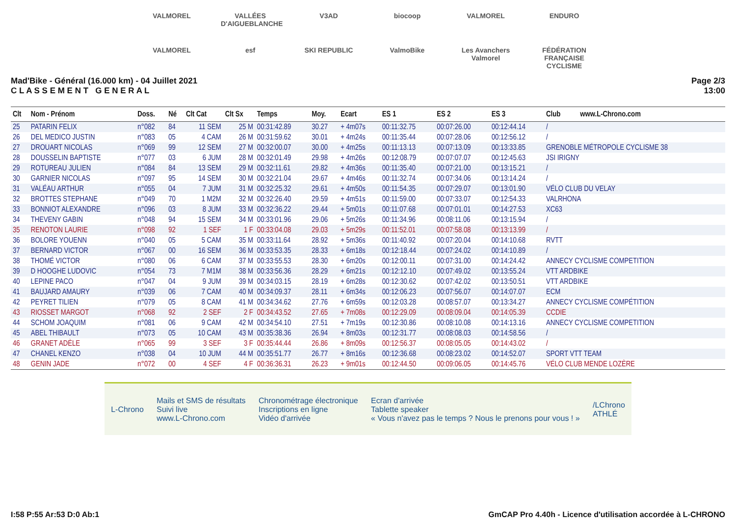VALMOREL VALLÉES D'AIGUEBLANCHE V3AD biocoop VALMOREL ENDURO VALMOREL esf SKI REPUBLIC ValmoBike Les Avanchers Valmorel FÉDÉRATION FRANÇAISE CYCLISME
Mad'Bike - Général (16.000 km) - 04 Juillet 2021
C L A S S E M E N T G E N E R A L
Page 2/3
13:00
| Clt | Nom - Prénom | Doss. | Né | Clt Cat | Clt Sx | Temps | Moy. | Ecart | ES 1 | ES 2 | ES 3 | Club www.L-Chrono.com |
| --- | --- | --- | --- | --- | --- | --- | --- | --- | --- | --- | --- | --- |
| 25 | PATARIN FELIX | n°082 | 84 | 11 SEM | 25 M | 00:31:42.89 | 30.27 | + 4m07s | 00:11:32.75 | 00:07:26.00 | 00:12:44.14 | / |
| 26 | DEL MEDICO JUSTIN | n°083 | 05 | 4 CAM | 26 M | 00:31:59.62 | 30.01 | + 4m24s | 00:11:35.44 | 00:07:28.06 | 00:12:56.12 | / |
| 27 | DROUART NICOLAS | n°069 | 99 | 12 SEM | 27 M | 00:32:00.07 | 30.00 | + 4m25s | 00:11:13.13 | 00:07:13.09 | 00:13:33.85 | GRENOBLE MÉTROPOLE CYCLISME 38 |
| 28 | DOUSSELIN BAPTISTE | n°077 | 03 | 6 JUM | 28 M | 00:32:01.49 | 29.98 | + 4m26s | 00:12:08.79 | 00:07:07.07 | 00:12:45.63 | JSI IRIGNY |
| 29 | ROTUREAU JULIEN | n°084 | 84 | 13 SEM | 29 M | 00:32:11.61 | 29.82 | + 4m36s | 00:11:35.40 | 00:07:21.00 | 00:13:15.21 | / |
| 30 | GARNIER NICOLAS | n°097 | 95 | 14 SEM | 30 M | 00:32:21.04 | 29.67 | + 4m46s | 00:11:32.74 | 00:07:34.06 | 00:13:14.24 | / |
| 31 | VALÉAU ARTHUR | n°055 | 04 | 7 JUM | 31 M | 00:32:25.32 | 29.61 | + 4m50s | 00:11:54.35 | 00:07:29.07 | 00:13:01.90 | VÉLO CLUB DU VELAY |
| 32 | BROTTES STEPHANE | n°049 | 70 | 1 M2M | 32 M | 00:32:26.40 | 29.59 | + 4m51s | 00:11:59.00 | 00:07:33.07 | 00:12:54.33 | VALRHONA |
| 33 | BONNIOT ALEXANDRE | n°096 | 03 | 8 JUM | 33 M | 00:32:36.22 | 29.44 | + 5m01s | 00:11:07.68 | 00:07:01.01 | 00:14:27.53 | XC63 |
| 34 | THEVENY GABIN | n°048 | 94 | 15 SEM | 34 M | 00:33:01.96 | 29.06 | + 5m26s | 00:11:34.96 | 00:08:11.06 | 00:13:15.94 | / |
| 35 | RENOTON LAURIE | n°098 | 92 | 1 SEF | 1 F | 00:33:04.08 | 29.03 | + 5m29s | 00:11:52.01 | 00:07:58.08 | 00:13:13.99 | / |
| 36 | BOLORE YOUENN | n°040 | 05 | 5 CAM | 35 M | 00:33:11.64 | 28.92 | + 5m36s | 00:11:40.92 | 00:07:20.04 | 00:14:10.68 | RVTT |
| 37 | BERNARD VICTOR | n°067 | 00 | 16 SEM | 36 M | 00:33:53.35 | 28.33 | + 6m18s | 00:12:18.44 | 00:07:24.02 | 00:14:10.89 | / |
| 38 | THOMÉ VICTOR | n°080 | 06 | 6 CAM | 37 M | 00:33:55.53 | 28.30 | + 6m20s | 00:12:00.11 | 00:07:31.00 | 00:14:24.42 | ANNECY CYCLISME COMPETITION |
| 39 | D HOOGHE LUDOVIC | n°054 | 73 | 7 M1M | 38 M | 00:33:56.36 | 28.29 | + 6m21s | 00:12:12.10 | 00:07:49.02 | 00:13:55.24 | VTT ARDBIKE |
| 40 | LEPINE PACO | n°047 | 04 | 9 JUM | 39 M | 00:34:03.15 | 28.19 | + 6m28s | 00:12:30.62 | 00:07:42.02 | 00:13:50.51 | VTT ARDBIKE |
| 41 | BAUJARD AMAURY | n°039 | 06 | 7 CAM | 40 M | 00:34:09.37 | 28.11 | + 6m34s | 00:12:06.23 | 00:07:56.07 | 00:14:07.07 | ECM |
| 42 | PEYRET TILIEN | n°079 | 05 | 8 CAM | 41 M | 00:34:34.62 | 27.76 | + 6m59s | 00:12:03.28 | 00:08:57.07 | 00:13:34.27 | ANNECY CYCLISME COMPÉTITION |
| 43 | RIOSSET MARGOT | n°068 | 92 | 2 SEF | 2 F | 00:34:43.52 | 27.65 | + 7m08s | 00:12:29.09 | 00:08:09.04 | 00:14:05.39 | CCDIE |
| 44 | SCHOM JOAQUIM | n°081 | 06 | 9 CAM | 42 M | 00:34:54.10 | 27.51 | + 7m19s | 00:12:30.86 | 00:08:10.08 | 00:14:13.16 | ANNECY CYCLISME COMPETITION |
| 45 | ABEL THIBAULT | n°073 | 05 | 10 CAM | 43 M | 00:35:38.36 | 26.94 | + 8m03s | 00:12:31.77 | 00:08:08.03 | 00:14:58.56 | / |
| 46 | GRANET ADÈLE | n°065 | 99 | 3 SEF | 3 F | 00:35:44.44 | 26.86 | + 8m09s | 00:12:56.37 | 00:08:05.05 | 00:14:43.02 | / |
| 47 | CHANEL KENZO | n°038 | 04 | 10 JUM | 44 M | 00:35:51.77 | 26.77 | + 8m16s | 00:12:36.68 | 00:08:23.02 | 00:14:52.07 | SPORT VTT TEAM |
| 48 | GENIN JADE | n°072 | 00 | 4 SEF | 4 F | 00:36:36.31 | 26.23 | + 9m01s | 00:12:44.50 | 00:09:06.05 | 00:14:45.76 | VÉLO CLUB MENDE LOZÈRE |
L-Chrono
Mails et SMS de résultats
Suivi live
www.L-Chrono.com
Chronométrage électronique
Inscriptions en ligne
Vidéo d'arrivée
Ecran d'arrivée
Tablette speaker
« Vous n'avez pas le temps ? Nous le prenons pour vous ! »
/LChrono
ATHLÉ
I:58 P:55 Ar:53 D:0 Ab:1 GmCAP Pro 4.40h - Licence d'utilisation accordée à L-CHRONO